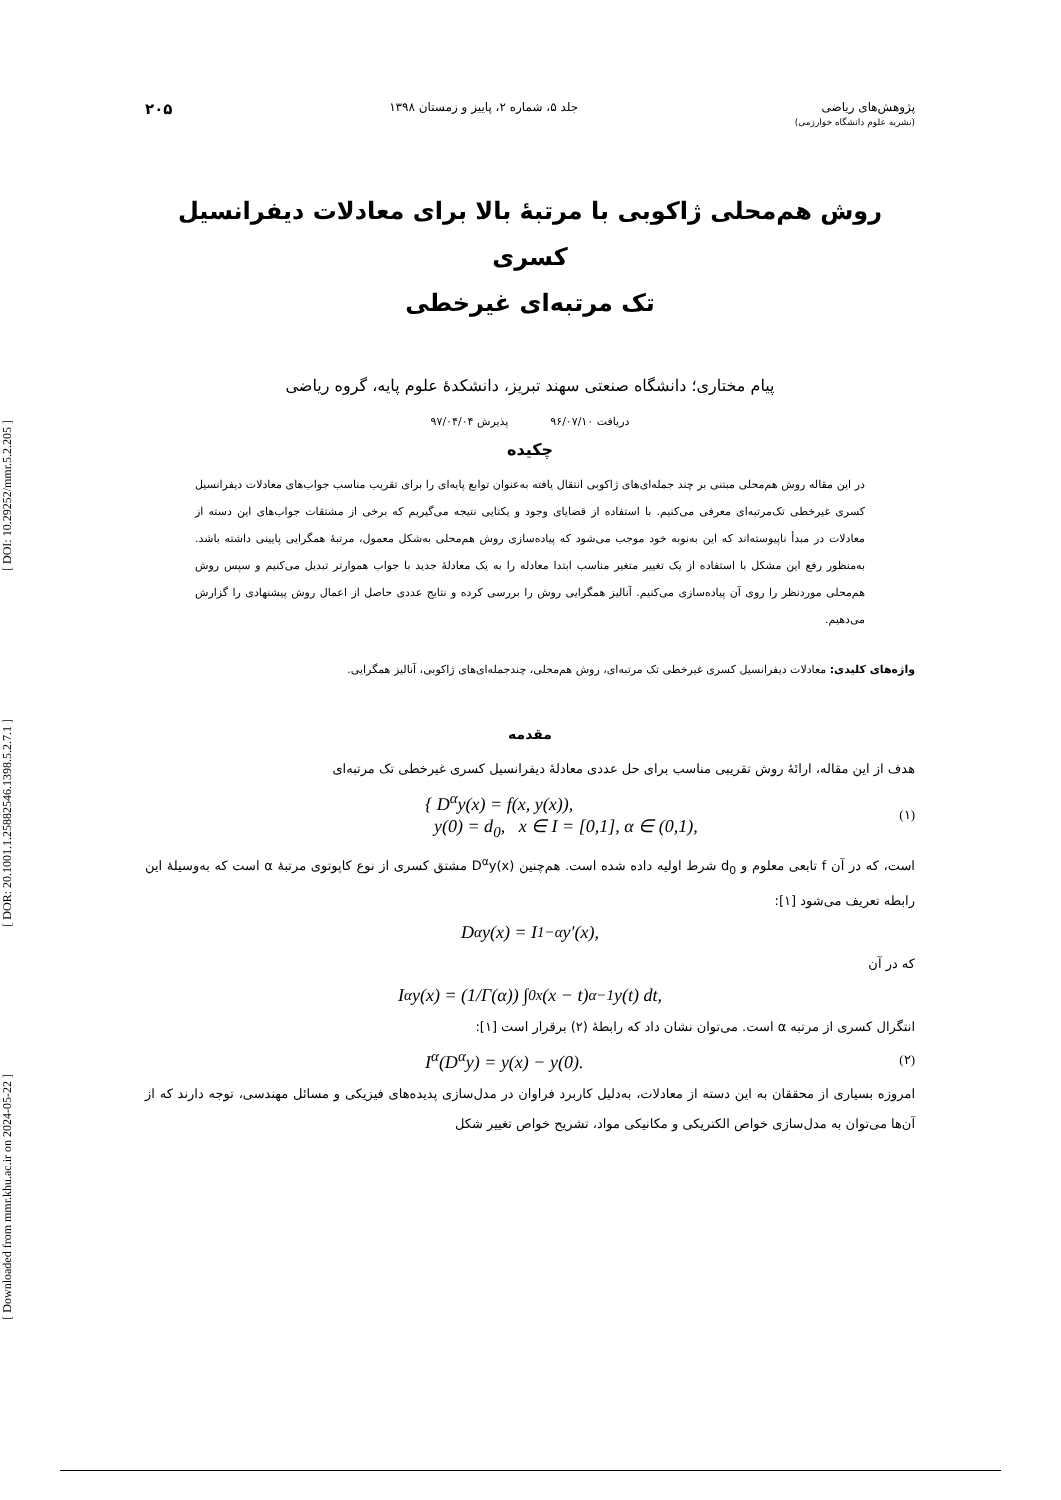[ DOI: 10.29252/mmr.5.2.205 ]
[ DOR: 20.1001.1.25882546.1398.5.2.7.1 ]
[ Downloaded from mmr.khu.ac.ir on 2024-05-22 ]
پژوهش‌های ریاضی
(نشریه علوم دانشگاه خوارزمی)
جلد ۵، شماره ۲، پاییز و زمستان ۱۳۹۸
۲۰۵
روش هم‌محلی ژاکوبی با مرتبۀ بالا برای معادلات دیفرانسیل کسری
تک مرتبه‌ای غیرخطی
پیام مختاری؛ دانشگاه صنعتی سهند تبریز، دانشکدۀ علوم پایه، گروه ریاضی
دریافت ۹۶/۰۷/۱۰ پذیرش ۹۷/۰۴/۰۴
چکیده
در این مقاله روش هم‌محلی مبتنی بر چند جمله‌ای‌های ژاکوبی انتقال یافته به‌عنوان توابع پایه‌ای را برای تقریب مناسب جواب‌های معادلات دیفرانسیل کسری غیرخطی تک‌مرتبه‌ای معرفی می‌کنیم. با استفاده از قضایای وجود و یکتایی نتیجه می‌گیریم که برخی از مشتقات جواب‌های این دسته از معادلات در مبدأ ناپیوسته‌اند که این به‌نوبه خود موجب می‌شود که پیاده‌سازی روش هم‌محلی به‌شکل معمول، مرتبۀ همگرایی پایینی داشته باشد. به‌منظور رفع این مشکل با استفاده از یک تغییر متغیر مناسب ابتدا معادله را به یک معادلۀ جدید با جواب هموارتر تبدیل می‌کنیم و سپس روش هم‌محلی موردنظر را روی آن پیاده‌سازی می‌کنیم. آنالیز همگرایی روش را بررسی کرده و نتایج عددی حاصل از اعمال روش پیشنهادی را گزارش می‌دهیم.
واژه‌های کلیدی: معادلات دیفرانسیل کسری غیرخطی تک مرتبه‌ای، روش هم‌محلی، چندجمله‌ای‌های ژاکوبی، آنالیز همگرایی.
مقدمه
هدف از این مقاله، ارائۀ روش تقریبی مناسب برای حل عددی معادلۀ دیفرانسیل کسری غیرخطی تک مرتبه‌ای
{ D<sup>α</sup>y(x) = f(x, y(x)),
y(0) = d<sub>0</sub>, x ∈ I = [0,1], α ∈ (0,1), (۱)
است، که در آن f تابعی معلوم و d<sub>0</sub> شرط اولیه داده شده است. هم‌چنین D<sup>α</sup>y(x) مشتق کسری از نوع کاپوتوی مرتبۀ α است که به‌وسیلۀ این رابطه تعریف می‌شود [۱]:
D<sup>α</sup>y(x) = I<sup>1−α</sup>y′(x),
که در آن
I<sup>α</sup>y(x) = (1/Γ(α)) ∫<sub>0</sub><sup>x</sup> (x − t)<sup>α−1</sup> y(t) dt,
انتگرال کسری از مرتبه α است. می‌توان نشان داد که رابطۀ (۲) برقرار است [۱]:
I<sup>α</sup>(D<sup>α</sup>y) = y(x) − y(0). (۲)
امروزه بسیاری از محققان به این دسته از معادلات، به‌دلیل کاربرد فراوان در مدل‌سازی پدیده‌های فیزیکی و مسائل مهندسی، توجه دارند که از آن‌ها می‌توان به مدل‌سازی خواص الکتریکی و مکانیکی مواد، تشریح خواص تغییر شکل